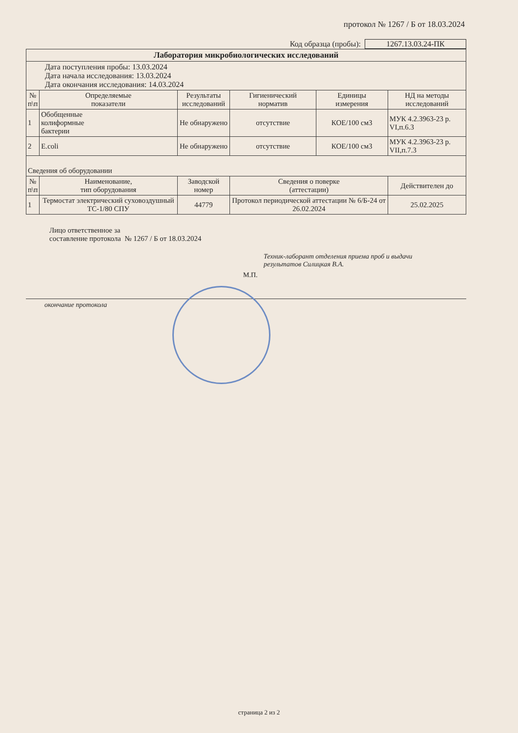протокол № 1267 / Б от 18.03.2024
Код образца (пробы): 1267.13.03.24-ПК
| Лаборатория микробиологических исследований | | | | | |
| Дата поступления пробы: 13.03.2024 Дата начала исследования: 13.03.2024 Дата окончания исследования: 14.03.2024 | | | | | |
| № п\п | Определяемые показатели | Результаты исследований | Гигиенический норматив | Единицы измерения | НД на методы исследований |
| 1 | Обобщенные колиформные бактерии | Не обнаружено | отсутствие | КОЕ/100 см3 | МУК 4.2.3963-23 р. VI,п.6.3 |
| 2 | E.coli | Не обнаружено | отсутствие | КОЕ/100 см3 | МУК 4.2.3963-23 р. VII,п.7.3 |
| Сведения об оборудовании | | | | | |
| № п\п | Наименование, тип оборудования | Заводской номер | Сведения о поверке (аттестации) | | Действителен до |
| 1 | Термостат электрический суховоздушный ТС-1/80 СПУ | 44779 | Протокол периодической аттестации № 6/Б-24 от 26.02.2024 | | 25.02.2025 |
Лицо ответственное за
составление протокола № 1267 / Б от 18.03.2024
Техник-лаборант отделения приема проб и выдачи
результатов Силицкая В.А.
М.П.
окончание протокола
страница 2 из 2